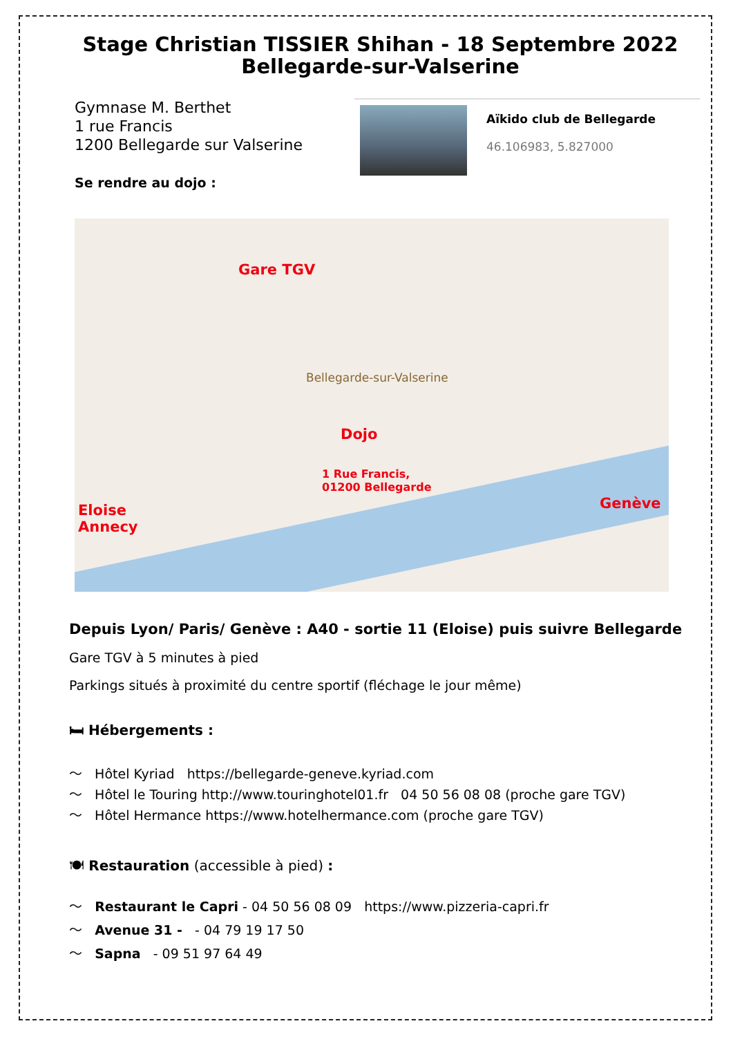Stage Christian TISSIER Shihan - 18 Septembre 2022
Bellegarde-sur-Valserine
Gymnase M. Berthet
1 rue Francis
1200 Bellegarde sur Valserine
Se rendre au dojo :
Aïkido club de Bellegarde
46.106983, 5.827000
Gare TGV
Dojo
1 Rue Francis,
01200 Bellegarde
Eloise
Annecy
Genève
Bellegarde-sur-Valserine
Depuis Lyon/ Paris/ Genève : A40 - sortie 11 (Eloise) puis suivre Bellegarde
Gare TGV à 5 minutes à pied
Parkings situés à proximité du centre sportif (fléchage le jour même)
🛏 Hébergements :
〜 Hôtel Kyriad https://bellegarde-geneve.kyriad.com
〜 Hôtel le Touring http://www.touringhotel01.fr 04 50 56 08 08 (proche gare TGV)
〜 Hôtel Hermance https://www.hotelhermance.com (proche gare TGV)
🍽 Restauration (accessible à pied) :
〜 Restaurant le Capri - 04 50 56 08 09 https://www.pizzeria-capri.fr
〜 Avenue 31 - - 04 79 19 17 50
〜 Sapna - 09 51 97 64 49